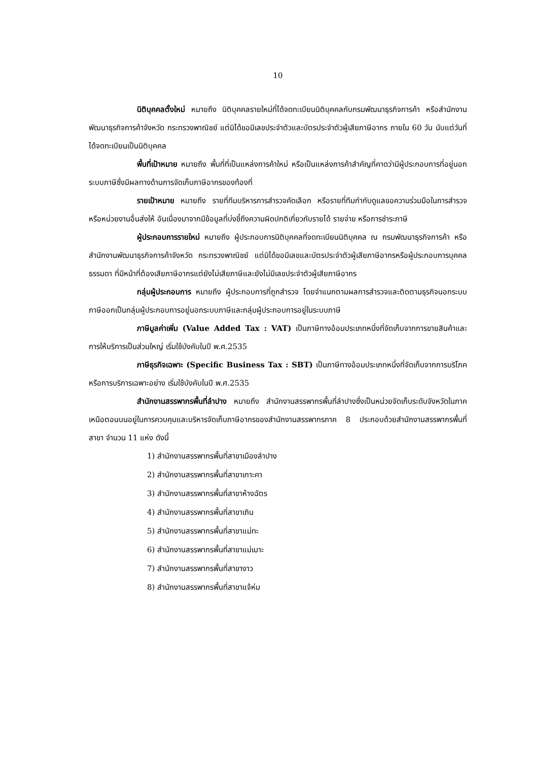10
นิติบุคคลตั้งใหม่ หมายถึง นิติบุคคลรายใหม่ที่ได้จดทะเบียนนิติบุคคลกับกรมพัฒนาธุรกิจการค้า หรือสำนักงานพัฒนาธุรกิจการค้าจังหวัด กระทรวงพาณิชย์ แต่มิได้ขอมีเลขประจำตัวและบัตรประจำตัวผู้เสียภาษีอากร ภายใน 60 วัน นับแต่วันที่ได้จดทะเบียนเป็นนิติบุคคล
พื้นที่เป้าหมาย หมายถึง พื้นที่ที่เป็นแหล่งการค้าใหม่ หรือเป็นแหล่งการค้าสำคัญที่คาดว่ามีผู้ประกอบการที่อยู่นอกระบบภาษีซึ่งมีผลทางด้านการจัดเก็บภาษีอากรของท้องที่
รายเป้าหมาย หมายถึง รายที่ทีมบริหารการสำรวจคัดเลือก หรือรายที่ทีมกำกับดูแลขอความร่วมมือในการสำรวจหรือหน่วยงานอื่นส่งให้ อันเนื่องมาจากมีข้อมูลที่บ่งชี้ถึงความผิดปกติเกี่ยวกับรายได้ รายจ่าย หรือการชำระภาษี
ผู้ประกอบการรายใหม่ หมายถึง ผู้ประกอบการนิติบุคคลที่จดทะเบียนนิติบุคคล ณ กรมพัฒนาธุรกิจการค้า หรือสำนักงานพัฒนาธุรกิจการค้าจังหวัด กระทรวงพาณิชย์ แต่มิได้ขอมีเลขและบัตรประจำตัวผู้เสียภาษีอากรหรือผู้ประกอบการบุคคลธรรมดา ที่มีหน้าที่ต้องเสียภาษีอากรแต่ยังไม่เสียภาษีและยังไม่มีเลขประจำตัวผู้เสียภาษีอากร
กลุ่มผู้ประกอบการ หมายถึง ผู้ประกอบการที่ถูกสำรวจ โดยจำแนกตามผลการสำรวจและติดตามธุรกิจนอกระบบภาษีออกเป็นกลุ่มผู้ประกอบการอยู่นอกระบบภาษีและกลุ่มผู้ประกอบการอยู่ในระบบภาษี
ภาษีมูลค่าเพิ่ม (Value Added Tax : VAT) เป็นภาษีทางอ้อมประเภทหนึ่งที่จัดเก็บจากการขายสินค้าและการให้บริการเป็นส่วนใหญ่ เริ่มใช้บังคับในปี พ.ศ.2535
ภาษีธุรกิจเฉพาะ (Specific Business Tax : SBT) เป็นภาษีทางอ้อมประเภทหนึ่งที่จัดเก็บจากการบริโภคหรือการบริการเฉพาะอย่าง เริ่มใช้บังคับในปี พ.ศ.2535
สำนักงานสรรพากรพื้นที่ลำปาง หมายถึง สำนักงานสรรพากรพื้นที่ลำปางซึ่งเป็นหน่วยจัดเก็บระดับจังหวัดในภาคเหนือตอนบนอยู่ในการควบคุมและบริหารจัดเก็บภาษีอากรของสำนักงานสรรพากรภาค 8 ประกอบด้วยสำนักงานสรรพากรพื้นที่สาขา จำนวน 11 แห่ง ดังนี้
1) สำนักงานสรรพากรพื้นที่สาขาเมืองลำปาง
2) สำนักงานสรรพากรพื้นที่สาขาเกาะคา
3) สำนักงานสรรพากรพื้นที่สาขาห้างฉัตร
4) สำนักงานสรรพากรพื้นที่สาขาเถิน
5) สำนักงานสรรพากรพื้นที่สาขาแม่ทะ
6) สำนักงานสรรพากรพื้นที่สาขาแม่เมาะ
7) สำนักงานสรรพากรพื้นที่สาขางาว
8) สำนักงานสรรพากรพื้นที่สาขาแจ้ห่ม